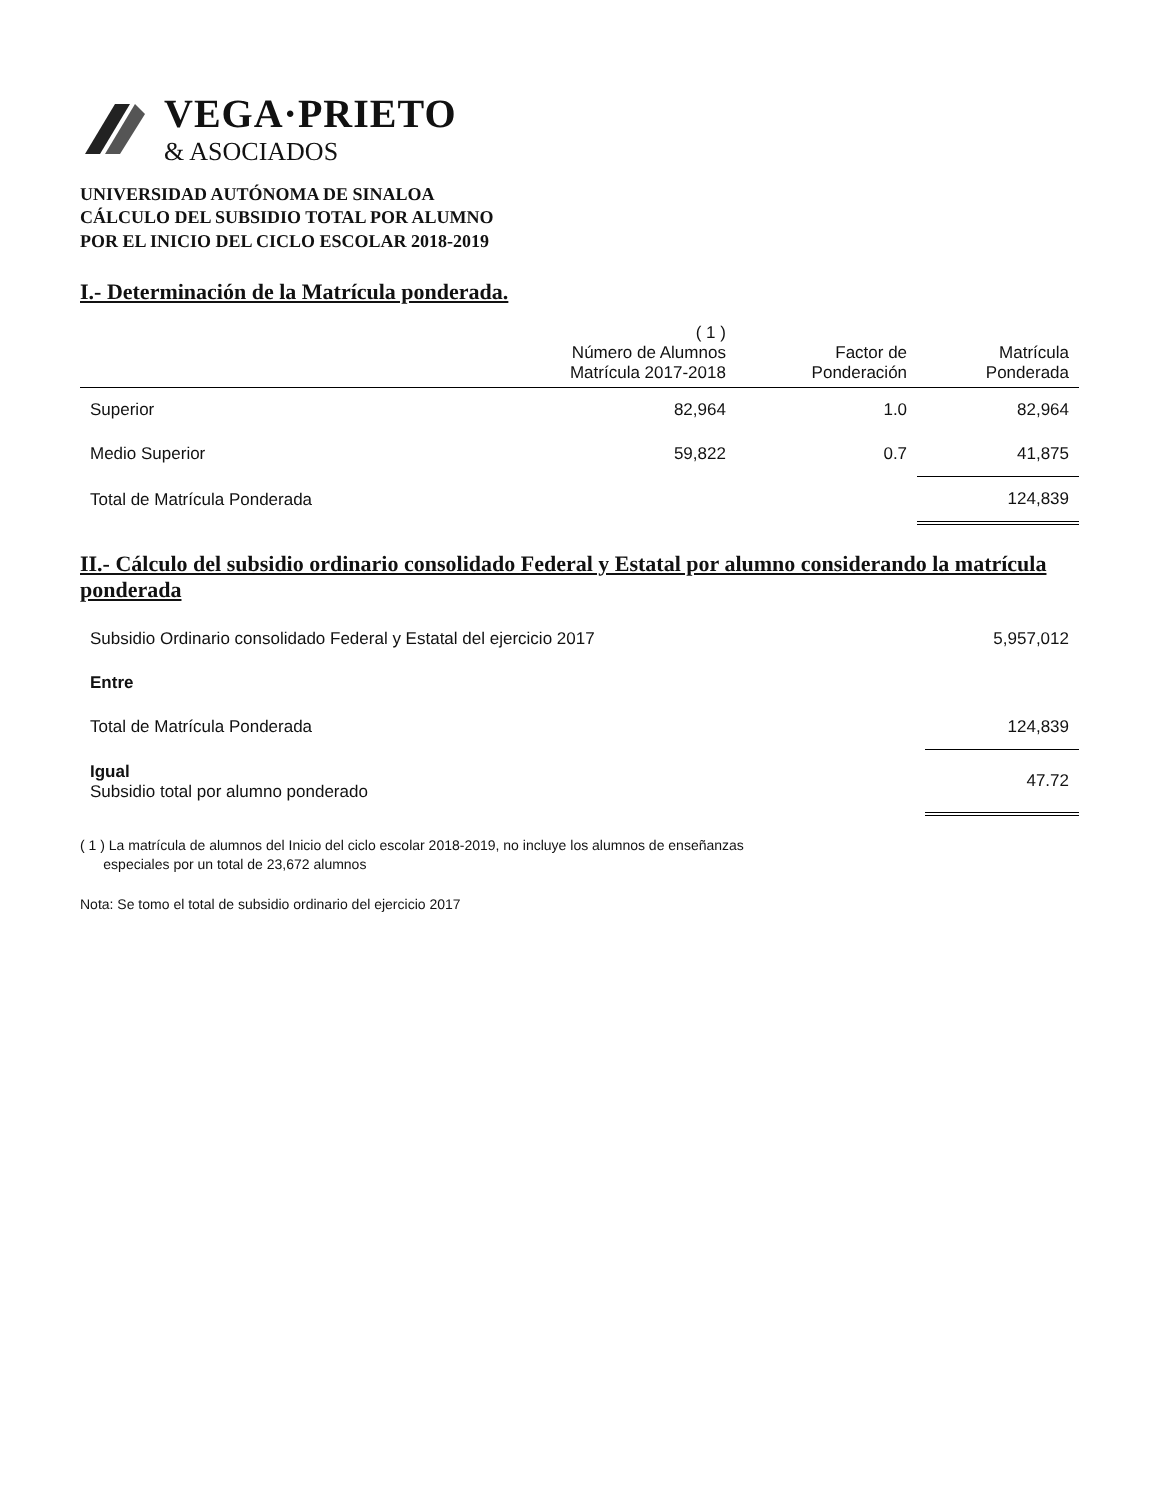VEGA·PRIETO
& ASOCIADOS
UNIVERSIDAD AUTÓNOMA DE SINALOA
CÁLCULO DEL SUBSIDIO TOTAL POR ALUMNO
POR EL INICIO DEL CICLO ESCOLAR 2018-2019
I.- Determinación de la Matrícula ponderada.
| | ( 1 ) Número de Alumnos Matrícula 2017-2018 | Factor de Ponderación | Matrícula Ponderada |
| --- | --- | --- | --- |
| Superior | 82,964 | 1.0 | 82,964 |
| Medio Superior | 59,822 | 0.7 | 41,875 |
| Total de Matrícula Ponderada | | | 124,839 |
II.- Cálculo del subsidio ordinario consolidado Federal y Estatal por alumno considerando la matrícula ponderada
| Subsidio Ordinario consolidado Federal y Estatal del ejercicio 2017 | 5,957,012 |
| Entre | |
| Total de Matrícula Ponderada | 124,839 |
| Igual Subsidio total por alumno ponderado | 47.72 |
( 1 ) La matrícula de alumnos del Inicio del ciclo escolar 2018-2019, no incluye los alumnos de enseñanzas
especiales por un total de 23,672 alumnos
Nota: Se tomo el total de subsidio ordinario del ejercicio 2017